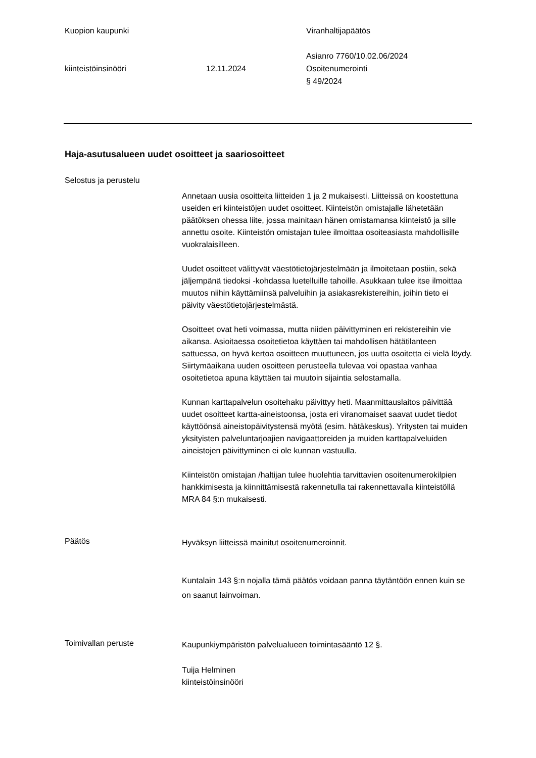Kuopion kaupunki Viranhaltijapäätös
kiinteistöinsinööri 12.11.2024
Asianro 7760/10.02.06/2024
Osoitenumerointi
§ 49/2024
Haja-asutusalueen uudet osoitteet ja saariosoitteet
Selostus ja perustelu
Annetaan uusia osoitteita liitteiden 1 ja 2 mukaisesti. Liitteissä on koostettuna useiden eri kiinteistöjen uudet osoitteet. Kiinteistön omistajalle lähetetään päätöksen ohessa liite, jossa mainitaan hänen omistamansa kiinteistö ja sille annettu osoite. Kiinteistön omistajan tulee ilmoittaa osoiteasiasta mahdollisille vuokralaisilleen.
Uudet osoitteet välittyvät väestötietojärjestelmään ja ilmoitetaan postiin, sekä jäljempänä tiedoksi -kohdassa luetelluille tahoille. Asukkaan tulee itse ilmoittaa muutos niihin käyttämiinsä palveluihin ja asiakasrekistereihin, joihin tieto ei päivity väestötietojärjestelmästä.
Osoitteet ovat heti voimassa, mutta niiden päivittyminen eri rekistereihin vie aikansa. Asioitaessa osoitetietoa käyttäen tai mahdollisen hätätilanteen sattuessa, on hyvä kertoa osoitteen muuttuneen, jos uutta osoitetta ei vielä löydy. Siirtymäaikana uuden osoitteen perusteella tulevaa voi opastaa vanhaa osoitetietoa apuna käyttäen tai muutoin sijaintia selostamalla.
Kunnan karttapalvelun osoitehaku päivittyy heti. Maanmittauslaitos päivittää uudet osoitteet kartta-aineistoonsa, josta eri viranomaiset saavat uudet tiedot käyttöönsä aineistopäivitystensä myötä (esim. hätäkeskus). Yritysten tai muiden yksityisten palveluntarjoajien navigaattoreiden ja muiden karttapalveluiden aineistojen päivittyminen ei ole kunnan vastuulla.
Kiinteistön omistajan /haltijan tulee huolehtia tarvittavien osoitenumerokilpien hankkimisesta ja kiinnittämisestä rakennetulla tai rakennettavalla kiinteistöllä MRA 84 §:n mukaisesti.
Päätös
Hyväksyn liitteissä mainitut osoitenumeroinnit.
Kuntalain 143 §:n nojalla tämä päätös voidaan panna täytäntöön ennen kuin se on saanut lainvoiman.
Toimivallan peruste
Kaupunkiympäristön palvelualueen toimintasääntö 12 §.
Tuija Helminen
kiinteistöinsinööri